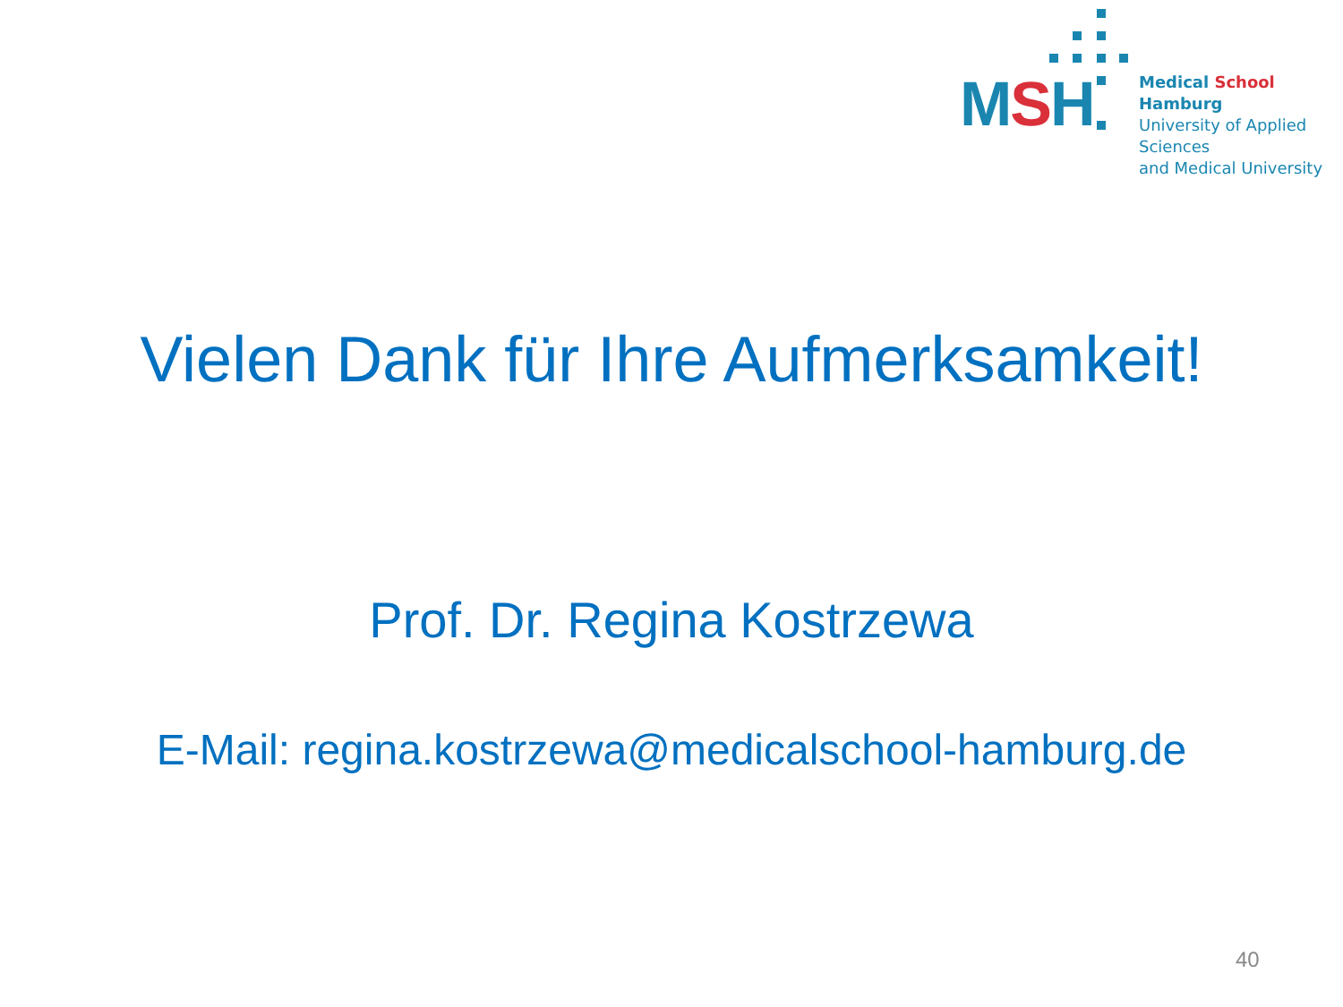MSH
Medical School Hamburg
University of Applied Sciences
and Medical University
Vielen Dank für Ihre Aufmerksamkeit!
Prof. Dr. Regina Kostrzewa
E-Mail: regina.kostrzewa@medicalschool-hamburg.de
40